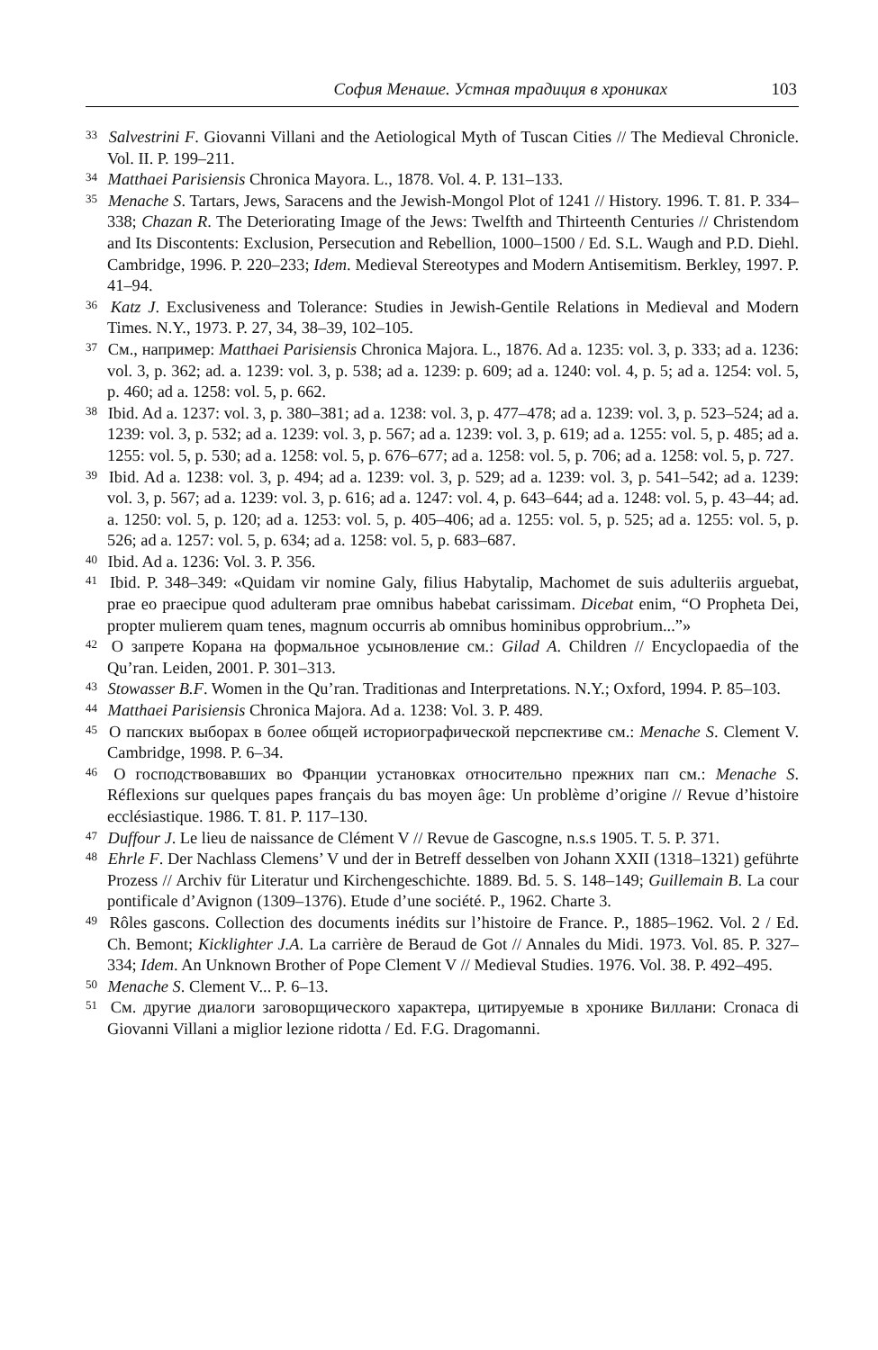София Менаше. Устная традиция в хрониках 103
<sup>33</sup> Salvestrini F. Giovanni Villani and the Aetiological Myth of Tuscan Cities // The Medieval Chronicle. Vol. II. P. 199–211.
<sup>34</sup> Matthaei Parisiensis Chronica Mayora. L., 1878. Vol. 4. P. 131–133.
<sup>35</sup> Menache S. Tartars, Jews, Saracens and the Jewish-Mongol Plot of 1241 // History. 1996. T. 81. P. 334–338; Chazan R. The Deteriorating Image of the Jews: Twelfth and Thirteenth Centuries // Christendom and Its Discontents: Exclusion, Persecution and Rebellion, 1000–1500 / Ed. S.L. Waugh and P.D. Diehl. Cambridge, 1996. P. 220–233; Idem. Medieval Stereotypes and Modern Antisemitism. Berkley, 1997. P. 41–94.
<sup>36</sup> Katz J. Exclusiveness and Tolerance: Studies in Jewish-Gentile Relations in Medieval and Modern Times. N.Y., 1973. P. 27, 34, 38–39, 102–105.
<sup>37</sup> См., например: Matthaei Parisiensis Chronica Majora. L., 1876. Ad a. 1235: vol. 3, p. 333; ad a. 1236: vol. 3, p. 362; ad. a. 1239: vol. 3, p. 538; ad a. 1239: p. 609; ad a. 1240: vol. 4, p. 5; ad a. 1254: vol. 5, p. 460; ad a. 1258: vol. 5, p. 662.
<sup>38</sup> Ibid. Ad a. 1237: vol. 3, p. 380–381; ad a. 1238: vol. 3, p. 477–478; ad a. 1239: vol. 3, p. 523–524; ad a. 1239: vol. 3, p. 532; ad a. 1239: vol. 3, p. 567; ad a. 1239: vol. 3, p. 619; ad a. 1255: vol. 5, p. 485; ad a. 1255: vol. 5, p. 530; ad a. 1258: vol. 5, p. 676–677; ad a. 1258: vol. 5, p. 706; ad a. 1258: vol. 5, p. 727.
<sup>39</sup> Ibid. Ad a. 1238: vol. 3, p. 494; ad a. 1239: vol. 3, p. 529; ad a. 1239: vol. 3, p. 541–542; ad a. 1239: vol. 3, p. 567; ad a. 1239: vol. 3, p. 616; ad a. 1247: vol. 4, p. 643–644; ad a. 1248: vol. 5, p. 43–44; ad. a. 1250: vol. 5, p. 120; ad a. 1253: vol. 5, p. 405–406; ad a. 1255: vol. 5, p. 525; ad a. 1255: vol. 5, p. 526; ad a. 1257: vol. 5, p. 634; ad a. 1258: vol. 5, p. 683–687.
<sup>40</sup> Ibid. Ad a. 1236: Vol. 3. P. 356.
<sup>41</sup> Ibid. P. 348–349: «Quidam vir nomine Galy, filius Habytalip, Machomet de suis adulteriis arguebat, prae eo praecipue quod adulteram prae omnibus habebat carissimam. Dicebat enim, “O Propheta Dei, propter mulierem quam tenes, magnum occurris ab omnibus hominibus opprobrium...”»
<sup>42</sup> О запрете Корана на формальное усыновление см.: Gilad A. Children // Encyclopaedia of the Qu’ran. Leiden, 2001. P. 301–313.
<sup>43</sup> Stowasser B.F. Women in the Qu’ran. Traditionas and Interpretations. N.Y.; Oxford, 1994. P. 85–103.
<sup>44</sup> Matthaei Parisiensis Chronica Majora. Ad a. 1238: Vol. 3. P. 489.
<sup>45</sup> О папских выборах в более общей историографической перспективе см.: Menache S. Clement V. Cambridge, 1998. P. 6–34.
<sup>46</sup> О господствовавших во Франции установках относительно прежних пап см.: Menache S. Réflexions sur quelques papes français du bas moyen âge: Un problème d’origine // Revue d’histoire ecclésiastique. 1986. T. 81. P. 117–130.
<sup>47</sup> Duffour J. Le lieu de naissance de Clément V // Revue de Gascogne, n.s.s 1905. T. 5. P. 371.
<sup>48</sup> Ehrle F. Der Nachlass Clemens’ V und der in Betreff desselben von Johann XXII (1318–1321) geführte Prozess // Archiv für Literatur und Kirchengeschichte. 1889. Bd. 5. S. 148–149; Guillemain B. La cour pontificale d’Avignon (1309–1376). Etude d’une société. P., 1962. Charte 3.
<sup>49</sup> Rôles gascons. Collection des documents inédits sur l’histoire de France. P., 1885–1962. Vol. 2 / Ed. Ch. Bemont; Kicklighter J.A. La carrière de Beraud de Got // Annales du Midi. 1973. Vol. 85. P. 327–334; Idem. An Unknown Brother of Pope Clement V // Medieval Studies. 1976. Vol. 38. P. 492–495.
<sup>50</sup> Menache S. Clement V... P. 6–13.
<sup>51</sup> См. другие диалоги заговорщического характера, цитируемые в хронике Виллани: Cronaca di Giovanni Villani a miglior lezione ridotta / Ed. F.G. Dragomanni.